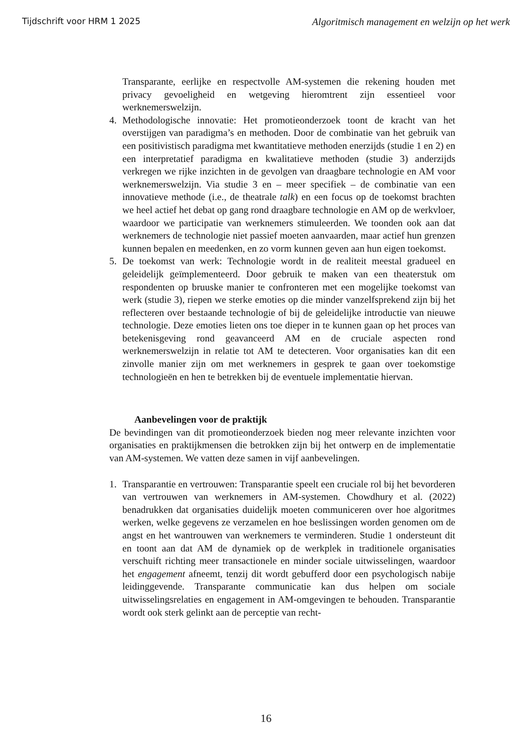Tijdschrift voor HRM 1 2025 Algoritmisch management en welzijn op het werk
Transparante, eerlijke en respectvolle AM-systemen die rekening houden met privacy gevoeligheid en wetgeving hieromtrent zijn essentieel voor werknemerswelzijn.
4. Methodologische innovatie: Het promotieonderzoek toont de kracht van het overstijgen van paradigma’s en methoden. Door de combinatie van het gebruik van een positivistisch paradigma met kwantitatieve methoden enerzijds (studie 1 en 2) en een interpretatief paradigma en kwalitatieve methoden (studie 3) anderzijds verkregen we rijke inzichten in de gevolgen van draagbare technologie en AM voor werknemerswelzijn. Via studie 3 en – meer specifiek – de combinatie van een innovatieve methode (i.e., de theatrale talk) en een focus op de toekomst brachten we heel actief het debat op gang rond draagbare technologie en AM op de werkvloer, waardoor we participatie van werknemers stimuleerden. We toonden ook aan dat werknemers de technologie niet passief moeten aanvaarden, maar actief hun grenzen kunnen bepalen en meedenken, en zo vorm kunnen geven aan hun eigen toekomst.
5. De toekomst van werk: Technologie wordt in de realiteit meestal gradueel en geleidelijk geïmplementeerd. Door gebruik te maken van een theaterstuk om respondenten op bruuske manier te confronteren met een mogelijke toekomst van werk (studie 3), riepen we sterke emoties op die minder vanzelfsprekend zijn bij het reflecteren over bestaande technologie of bij de geleidelijke introductie van nieuwe technologie. Deze emoties lieten ons toe dieper in te kunnen gaan op het proces van betekenisgeving rond geavanceerd AM en de cruciale aspecten rond werknemerswelzijn in relatie tot AM te detecteren. Voor organisaties kan dit een zinvolle manier zijn om met werknemers in gesprek te gaan over toekomstige technologieën en hen te betrekken bij de eventuele implementatie hiervan.
Aanbevelingen voor de praktijk
De bevindingen van dit promotieonderzoek bieden nog meer relevante inzichten voor organisaties en praktijkmensen die betrokken zijn bij het ontwerp en de implementatie van AM-systemen. We vatten deze samen in vijf aanbevelingen.
1. Transparantie en vertrouwen: Transparantie speelt een cruciale rol bij het bevorderen van vertrouwen van werknemers in AM-systemen. Chowdhury et al. (2022) benadrukken dat organisaties duidelijk moeten communiceren over hoe algoritmes werken, welke gegevens ze verzamelen en hoe beslissingen worden genomen om de angst en het wantrouwen van werknemers te verminderen. Studie 1 ondersteunt dit en toont aan dat AM de dynamiek op de werkplek in traditionele organisaties verschuift richting meer transactionele en minder sociale uitwisselingen, waardoor het engagement afneemt, tenzij dit wordt gebufferd door een psychologisch nabije leidinggevende. Transparante communicatie kan dus helpen om sociale uitwisselingsrelaties en engagement in AM-omgevingen te behouden. Transparantie wordt ook sterk gelinkt aan de perceptie van recht-
16